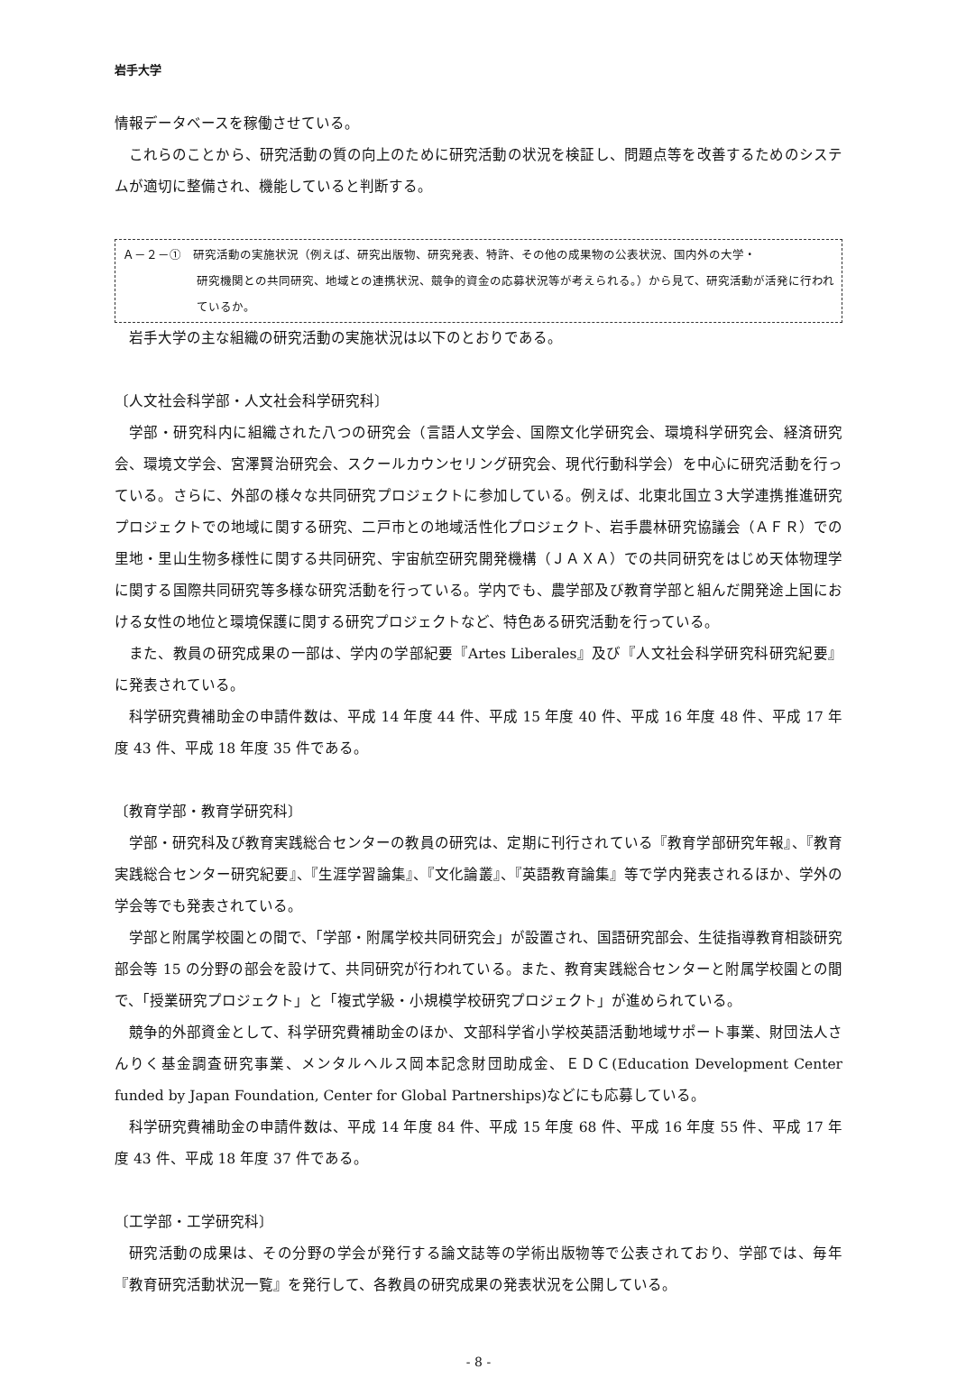岩手大学
情報データベースを稼働させている。
これらのことから、研究活動の質の向上のために研究活動の状況を検証し、問題点等を改善するためのシステムが適切に整備され、機能していると判断する。
Ａ－２－①　研究活動の実施状況（例えば、研究出版物、研究発表、特許、その他の成果物の公表状況、国内外の大学・
研究機関との共同研究、地域との連携状況、競争的資金の応募状況等が考えられる。）から見て、研究活動が活発に行われているか。
岩手大学の主な組織の研究活動の実施状況は以下のとおりである。
〔人文社会科学部・人文社会科学研究科〕
学部・研究科内に組織された八つの研究会（言語人文学会、国際文化学研究会、環境科学研究会、経済研究会、環境文学会、宮澤賢治研究会、スクールカウンセリング研究会、現代行動科学会）を中心に研究活動を行っている。さらに、外部の様々な共同研究プロジェクトに参加している。例えば、北東北国立３大学連携推進研究プロジェクトでの地域に関する研究、二戸市との地域活性化プロジェクト、岩手農林研究協議会（ＡＦＲ）での里地・里山生物多様性に関する共同研究、宇宙航空研究開発機構（ＪＡＸＡ）での共同研究をはじめ天体物理学に関する国際共同研究等多様な研究活動を行っている。学内でも、農学部及び教育学部と組んだ開発途上国における女性の地位と環境保護に関する研究プロジェクトなど、特色ある研究活動を行っている。
また、教員の研究成果の一部は、学内の学部紀要『Artes Liberales』及び『人文社会科学研究科研究紀要』に発表されている。
科学研究費補助金の申請件数は、平成 14 年度 44 件、平成 15 年度 40 件、平成 16 年度 48 件、平成 17 年度 43 件、平成 18 年度 35 件である。
〔教育学部・教育学研究科〕
学部・研究科及び教育実践総合センターの教員の研究は、定期に刊行されている『教育学部研究年報』、『教育実践総合センター研究紀要』、『生涯学習論集』、『文化論叢』、『英語教育論集』等で学内発表されるほか、学外の学会等でも発表されている。
学部と附属学校園との間で、「学部・附属学校共同研究会」が設置され、国語研究部会、生徒指導教育相談研究部会等 15 の分野の部会を設けて、共同研究が行われている。また、教育実践総合センターと附属学校園との間で、「授業研究プロジェクト」と「複式学級・小規模学校研究プロジェクト」が進められている。
競争的外部資金として、科学研究費補助金のほか、文部科学省小学校英語活動地域サポート事業、財団法人さんりく基金調査研究事業、メンタルヘルス岡本記念財団助成金、ＥＤＣ(Education Development Center funded by Japan Foundation, Center for Global Partnerships)などにも応募している。
科学研究費補助金の申請件数は、平成 14 年度 84 件、平成 15 年度 68 件、平成 16 年度 55 件、平成 17 年度 43 件、平成 18 年度 37 件である。
〔工学部・工学研究科〕
研究活動の成果は、その分野の学会が発行する論文誌等の学術出版物等で公表されており、学部では、毎年『教育研究活動状況一覧』を発行して、各教員の研究成果の発表状況を公開している。
- 8 -